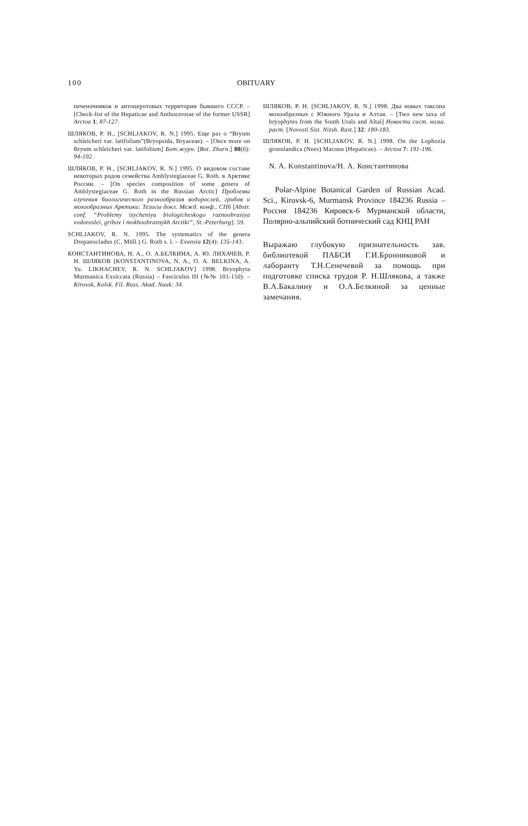100 OBITUARY
печеночников и антоцеротовых территории бывшего СССР. – [Check-list of the Hepaticae and Anthocerotae of the former USSR] Arctoa 1: 87-127.
ШЛЯКОВ, Р. Н., [SCHLJAKOV, R. N.] 1995. Еще раз о “Bryum schleicheri var. latifolium”(Bryopsida, Bryaceae). – [Once more on Bryum schleicheri var. latifolium] Бот.журн. [Bot. Zhurn.] 80(6): 94-102.
ШЛЯКОВ, Р. Н., [SCHLJAKOV, R. N.] 1995. О видовом составе некоторых родов семейства Amblystegiaceae G. Roth. в Арктике России. – [On species composition of some genera of Amblystegiaceae G. Roth in the Russian Arctic] Проблемы изучения биологического разнообразия водорослей, грибов и мохообразных Арктики: Тезисы докл. Межд. конф., СПб [Abstr. conf. “Problemy izycheniya biologicheskogo raznoobrasiya vodoroslei, gribov i mokhoobraznykh Arctiki”, St.-Peterburg]: 59.
SCHLJAKOV, R. N. 1995. The systematics of the genera Drepanocladus (C. Müll.) G. Roth s. l. – Evansia 12(4): 135-143.
КОНСТАНТИНОВА, Н. А., О. А.БЕЛКИНА, А. Ю. ЛИХАЧЕВ, Р. Н. ШЛЯКОВ [KONSTANTINOVA, N. A., O. A. BELKINA, A. Yu. LIKHACHEV, R. N. SCHLJAKOV] 1998. Bryophyta Murmanica Exsiccata (Russia) – Fasciculus III (№№ 101-150). – Kirovsk, Kolsk. Fil. Russ. Akad. Nauk: 34.
ШЛЯКОВ, Р. Н. [SCHLJAKOV, R. N.] 1998. Два новых таксона мохообразных с Южного Урала и Алтая. – [Two new taxa of bryophytes from the South Urals and Altai] Новости сист. низш. раст. [Novosti Sist. Nizsh. Rast.] 32: 180-183.
ШЛЯКОВ, Р. Н. [SCHLJAKOV, R. N.] 1998. On the Lophozia groenlandica (Nees) Macoun (Hepaticae). – Arctoa 7: 191-196.
N. A. Konstantinova/Н. А. Константинова
Polar-Alpine Botanical Garden of Russian Acad. Sci., Kirovsk-6, Murmansk Province 184236 Russia – Россия 184236 Кировск-6 Мурманской области, Полярно-альпийский ботнический сад КНЦ РАН
Выражаю глубокую признательность зав. библиотекой ПАБСИ Г.И.Бронниковой и лаборанту Т.Н.Сенечевой за помощь при подготовке списка трудов Р. Н.Шлякова, а также В.А.Бакалину и О.А.Белкиной за ценные замечания.